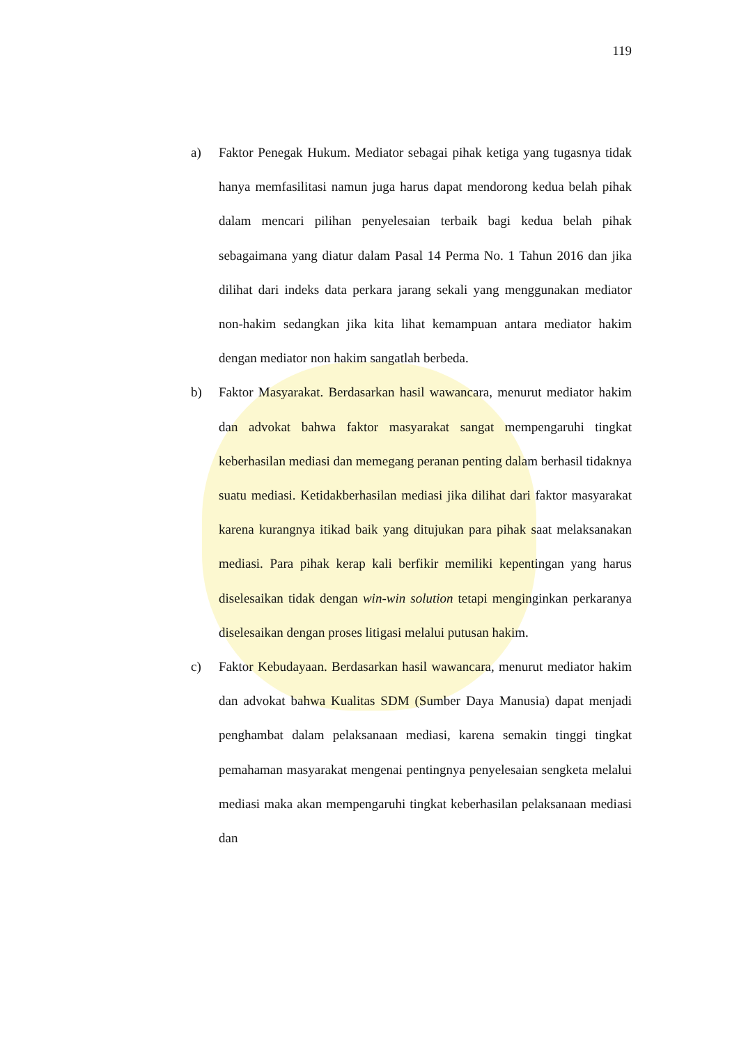119
a) Faktor Penegak Hukum. Mediator sebagai pihak ketiga yang tugasnya tidak hanya memfasilitasi namun juga harus dapat mendorong kedua belah pihak dalam mencari pilihan penyelesaian terbaik bagi kedua belah pihak sebagaimana yang diatur dalam Pasal 14 Perma No. 1 Tahun 2016 dan jika dilihat dari indeks data perkara jarang sekali yang menggunakan mediator non-hakim sedangkan jika kita lihat kemampuan antara mediator hakim dengan mediator non hakim sangatlah berbeda.
b) Faktor Masyarakat. Berdasarkan hasil wawancara, menurut mediator hakim dan advokat bahwa faktor masyarakat sangat mempengaruhi tingkat keberhasilan mediasi dan memegang peranan penting dalam berhasil tidaknya suatu mediasi. Ketidakberhasilan mediasi jika dilihat dari faktor masyarakat karena kurangnya itikad baik yang ditujukan para pihak saat melaksanakan mediasi. Para pihak kerap kali berfikir memiliki kepentingan yang harus diselesaikan tidak dengan win-win solution tetapi menginginkan perkaranya diselesaikan dengan proses litigasi melalui putusan hakim.
c) Faktor Kebudayaan. Berdasarkan hasil wawancara, menurut mediator hakim dan advokat bahwa Kualitas SDM (Sumber Daya Manusia) dapat menjadi penghambat dalam pelaksanaan mediasi, karena semakin tinggi tingkat pemahaman masyarakat mengenai pentingnya penyelesaian sengketa melalui mediasi maka akan mempengaruhi tingkat keberhasilan pelaksanaan mediasi dan